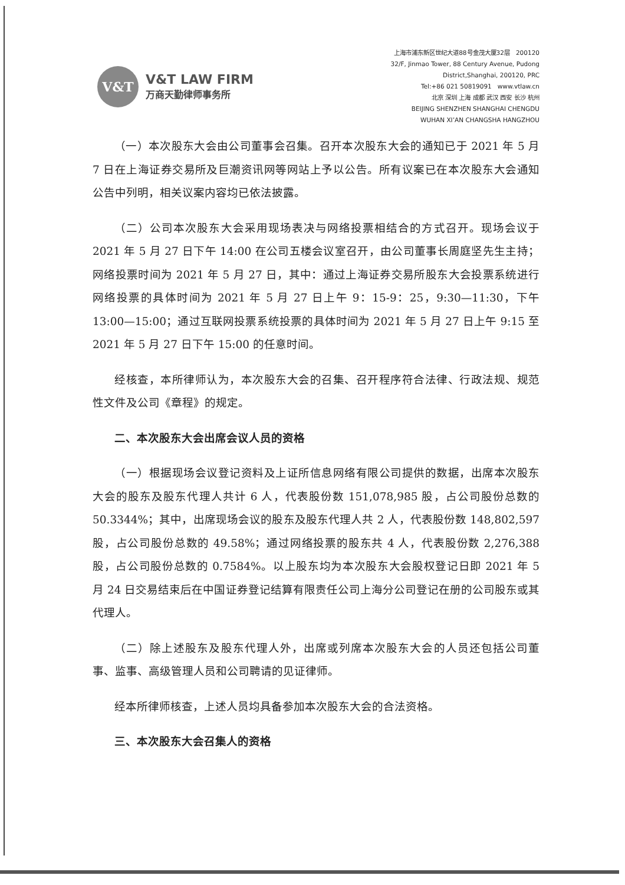V&T
V&T LAW FIRM
万商天勤律师事务所
上海市浦东新区世纪大道88号金茂大厦32层　200120
32/F, Jinmao Tower, 88 Century Avenue, Pudong
District,Shanghai, 200120, PRC
Tel:+86 021 50819091　www.vtlaw.cn
北京 深圳 上海 成都 武汉 西安 长沙 杭州
BEIJING SHENZHEN SHANGHAI CHENGDU
WUHAN XI’AN CHANGSHA HANGZHOU
（一）本次股东大会由公司董事会召集。召开本次股东大会的通知已于 2021 年 5 月 7 日在上海证券交易所及巨潮资讯网等网站上予以公告。所有议案已在本次股东大会通知公告中列明，相关议案内容均已依法披露。
（二）公司本次股东大会采用现场表决与网络投票相结合的方式召开。现场会议于 2021 年 5 月 27 日下午 14:00 在公司五楼会议室召开，由公司董事长周庭坚先生主持；网络投票时间为 2021 年 5 月 27 日，其中：通过上海证券交易所股东大会投票系统进行网络投票的具体时间为 2021 年 5 月 27 日上午 9：15-9：25，9:30—11:30，下午 13:00—15:00；通过互联网投票系统投票的具体时间为 2021 年 5 月 27 日上午 9:15 至 2021 年 5 月 27 日下午 15:00 的任意时间。
经核查，本所律师认为，本次股东大会的召集、召开程序符合法律、行政法规、规范性文件及公司《章程》的规定。
二、本次股东大会出席会议人员的资格
（一）根据现场会议登记资料及上证所信息网络有限公司提供的数据，出席本次股东大会的股东及股东代理人共计 6 人，代表股份数 151,078,985 股，占公司股份总数的 50.3344%；其中，出席现场会议的股东及股东代理人共 2 人，代表股份数 148,802,597 股，占公司股份总数的 49.58%；通过网络投票的股东共 4 人，代表股份数 2,276,388 股，占公司股份总数的 0.7584%。以上股东均为本次股东大会股权登记日即 2021 年 5 月 24 日交易结束后在中国证券登记结算有限责任公司上海分公司登记在册的公司股东或其代理人。
（二）除上述股东及股东代理人外，出席或列席本次股东大会的人员还包括公司董事、监事、高级管理人员和公司聘请的见证律师。
经本所律师核查，上述人员均具备参加本次股东大会的合法资格。
三、本次股东大会召集人的资格